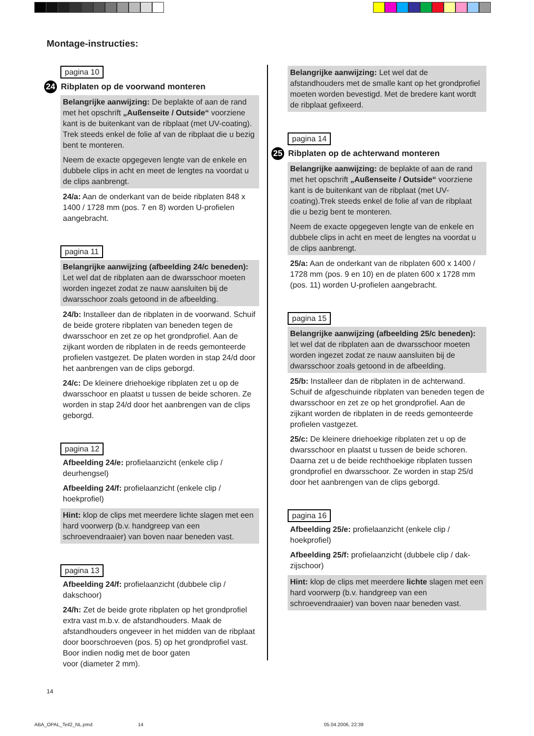Montage-instructies:
pagina 10
24 Ribplaten op de voorwand monteren
Belangrijke aanwijzing: De beplakte of aan de rand met het opschrift „Außenseite / Outside“ voorziene kant is de buitenkant van de ribplaat (met UV-coating). Trek steeds enkel de folie af van de ribplaat die u bezig bent te monteren.
Neem de exacte opgegeven lengte van de enkele en dubbele clips in acht en meet de lengtes na voordat u de clips aanbrengt.
24/a: Aan de onderkant van de beide ribplaten 848 x 1400 / 1728 mm (pos. 7 en 8) worden U-profielen aangebracht.
pagina 11
Belangrijke aanwijzing (afbeelding 24/c beneden): Let wel dat de ribplaten aan de dwarsschoor moeten worden ingezet zodat ze nauw aansluiten bij de dwarsschoor zoals getoond in de afbeelding.
24/b: Installeer dan de ribplaten in de voorwand. Schuif de beide grotere ribplaten van beneden tegen de dwarsschoor en zet ze op het grondprofiel. Aan de zijkant worden de ribplaten in de reeds gemonteerde profielen vastgezet. De platen worden in stap 24/d door het aanbrengen van de clips geborgd.
24/c: De kleinere driehoekige ribplaten zet u op de dwarsschoor en plaatst u tussen de beide schoren. Ze worden in stap 24/d door het aanbrengen van de clips geborgd.
pagina 12
Afbeelding 24/e: profielaanzicht (enkele clip / deurhengsel)
Afbeelding 24/f: profielaanzicht (enkele clip / hoekprofiel)
Hint: klop de clips met meerdere lichte slagen met een hard voorwerp (b.v. handgreep van een schroevendraaier) van boven naar beneden vast.
pagina 13
Afbeelding 24/f: profielaanzicht (dubbele clip / dakschoor)
24/h: Zet de beide grote ribplaten op het grondprofiel extra vast m.b.v. de afstandhouders. Maak de afstandhouders ongeveer in het midden van de ribplaat door boorschroeven (pos. 5) op het grondprofiel vast.
Boor indien nodig met de boor gaten
voor (diameter 2 mm).
Belangrijke aanwijzing: Let wel dat de afstandhouders met de smalle kant op het grondprofiel moeten worden bevestigd. Met de bredere kant wordt de ribplaat gefixeerd.
pagina 14
25 Ribplaten op de achterwand monteren
Belangrijke aanwijzing: de beplakte of aan de rand met het opschrift „Außenseite / Outside“ voorziene kant is de buitenkant van de ribplaat (met UV-coating).Trek steeds enkel de folie af van de ribplaat die u bezig bent te monteren.
Neem de exacte opgegeven lengte van de enkele en dubbele clips in acht en meet de lengtes na voordat u de clips aanbrengt.
25/a: Aan de onderkant van de ribplaten 600 x 1400 / 1728 mm (pos. 9 en 10) en de platen 600 x 1728 mm (pos. 11) worden U-profielen aangebracht.
pagina 15
Belangrijke aanwijzing (afbeelding 25/c beneden): let wel dat de ribplaten aan de dwarsschoor moeten worden ingezet zodat ze nauw aansluiten bij de dwarsschoor zoals getoond in de afbeelding.
25/b: Installeer dan de ribplaten in de achterwand. Schuif de afgeschuinde ribplaten van beneden tegen de dwarsschoor en zet ze op het grondprofiel. Aan de zijkant worden de ribplaten in de reeds gemonteerde profielen vastgezet.
25/c: De kleinere driehoekige ribplaten zet u op de dwarsschoor en plaatst u tussen de beide schoren. Daarna zet u de beide rechthoekige ribplaten tussen grondprofiel en dwarsschoor. Ze worden in stap 25/d door het aanbrengen van de clips geborgd.
pagina 16
Afbeelding 25/e: profielaanzicht (enkele clip / hoekprofiel)
Afbeelding 25/f: profielaanzicht (dubbele clip / dak-zijschoor)
Hint: klop de clips met meerdere lichte slagen met een hard voorwerp (b.v. handgreep van een schroevendraaier) van boven naar beneden vast.
14
ABA_OPAL_Teil2_NL.pmd 14 05.04.2006, 22:39